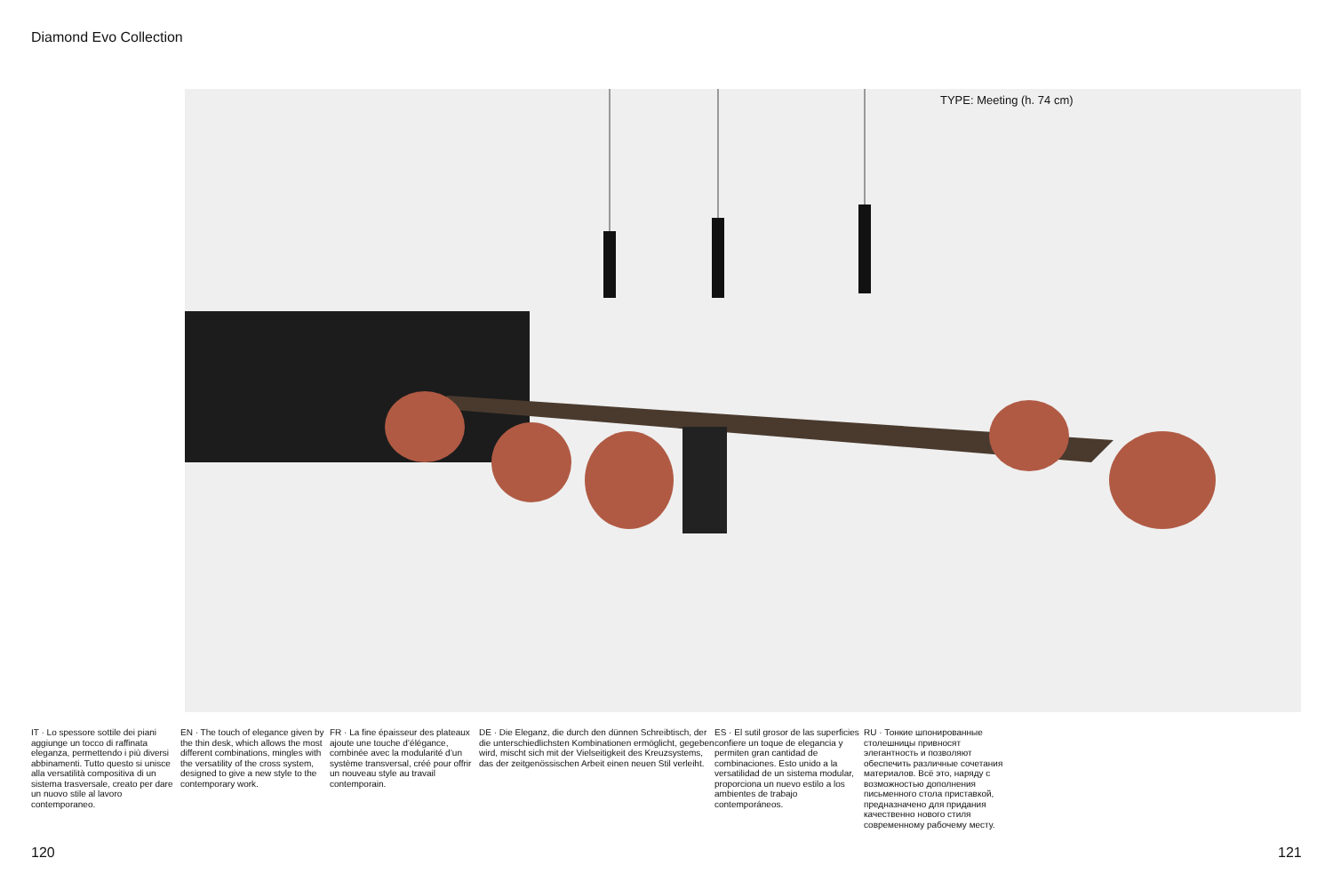Diamond Evo Collection
TYPE: Meeting (h. 74 cm)
IT · Lo spessore sottile dei piani aggiunge un tocco di raffinata eleganza, permettendo i più diversi abbinamenti. Tutto questo si unisce alla versatilità compositiva di un sistema trasversale, creato per dare un nuovo stile al lavoro contemporaneo.
EN · The touch of elegance given by the thin desk, which allows the most different combinations, mingles with the versatility of the cross system, designed to give a new style to the contemporary work.
FR · La fine épaisseur des plateaux ajoute une touche d’élégance, combinée avec la modularité d’un système transversal, créé pour offrir un nouveau style au travail contemporain.
DE · Die Eleganz, die durch den dünnen Schreibtisch, der die unterschiedlichsten Kombinationen ermöglicht, gegeben wird, mischt sich mit der Vielseitigkeit des Kreuzsystems, das der zeitgenössischen Arbeit einen neuen Stil verleiht.
ES · El sutil grosor de las superficies confiere un toque de elegancia y permiten gran cantidad de combinaciones. Esto unido a la versatilidad de un sistema modular, proporciona un nuevo estilo a los ambientes de trabajo contemporáneos.
RU · Тонкие шпонированные столешницы привносят элегантность и позволяют обеспечить различные сочетания материалов. Всё это, наряду с возможностью дополнения письменного стола приставкой, предназначено для придания качественно нового стиля современному рабочему месту.
120 121